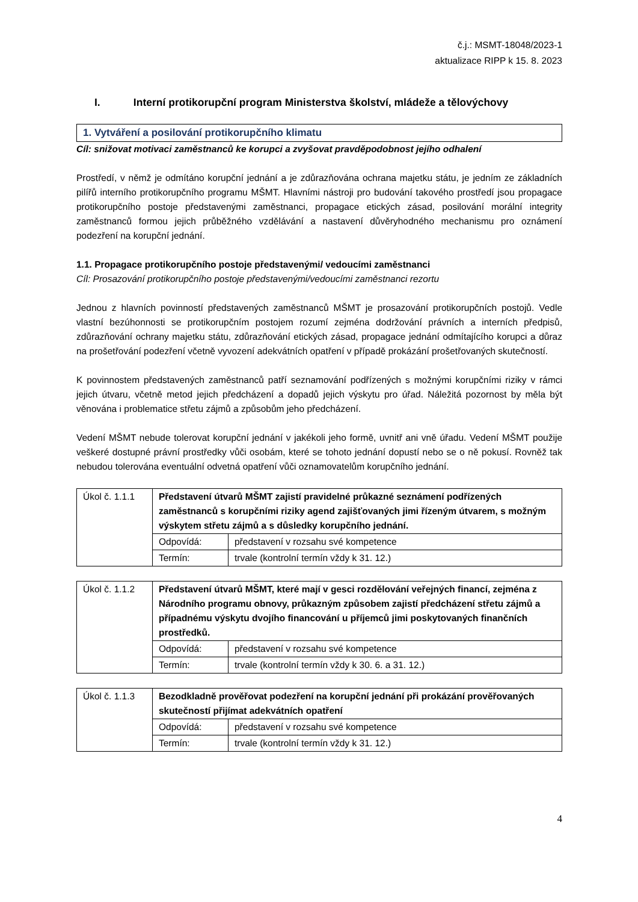č.j.: MSMT-18048/2023-1
aktualizace RIPP k 15. 8. 2023
I. Interní protikorupční program Ministerstva školství, mládeže a tělovýchovy
1. Vytváření a posilování protikorupčního klimatu
Cíl: snižovat motivaci zaměstnanců ke korupci a zvyšovat pravděpodobnost jejího odhalení
Prostředí, v němž je odmítáno korupční jednání a je zdůrazňována ochrana majetku státu, je jedním ze základních pilířů interního protikorupčního programu MŠMT. Hlavními nástroji pro budování takového prostředí jsou propagace protikorupčního postoje představenými zaměstnanci, propagace etických zásad, posilování morální integrity zaměstnanců formou jejich průběžného vzdělávání a nastavení důvěryhodného mechanismu pro oznámení podezření na korupční jednání.
1.1. Propagace protikorupčního postoje představenými/ vedoucími zaměstnanci
Cíl: Prosazování protikorupčního postoje představenými/vedoucími zaměstnanci rezortu
Jednou z hlavních povinností představených zaměstnanců MŠMT je prosazování protikorupčních postojů. Vedle vlastní bezúhonnosti se protikorupčním postojem rozumí zejména dodržování právních a interních předpisů, zdůrazňování ochrany majetku státu, zdůrazňování etických zásad, propagace jednání odmítajícího korupci a důraz na prošetřování podezření včetně vyvození adekvátních opatření v případě prokázání prošetřovaných skutečností.
K povinnostem představených zaměstnanců patří seznamování podřízených s možnými korupčními riziky v rámci jejich útvaru, včetně metod jejich předcházení a dopadů jejich výskytu pro úřad. Náležitá pozornost by měla být věnována i problematice střetu zájmů a způsobům jeho předcházení.
Vedení MŠMT nebude tolerovat korupční jednání v jakékoli jeho formě, uvnitř ani vně úřadu. Vedení MŠMT použije veškeré dostupné právní prostředky vůči osobám, které se tohoto jednání dopustí nebo se o ně pokusí. Rovněž tak nebudou tolerována eventuální odvetná opatření vůči oznamovatelům korupčního jednání.
| Úkol č. 1.1.1 | Představení útvarů MŠMT zajistí pravidelné průkazné seznámení podřízených zaměstnanců s korupčními riziky agend zajišťovaných jimi řízeným útvarem, s možným výskytem střetu zájmů a s důsledky korupčního jednání. | |
| | Odpovídá: | představení v rozsahu své kompetence |
| | Termín: | trvale (kontrolní termín vždy k 31. 12.) |
| Úkol č. 1.1.2 | Představení útvarů MŠMT, které mají v gesci rozdělování veřejných financí, zejména z Národního programu obnovy, průkazným způsobem zajistí předcházení střetu zájmů a případnému výskytu dvojího financování u příjemců jimi poskytovaných finančních prostředků. | |
| | Odpovídá: | představení v rozsahu své kompetence |
| | Termín: | trvale (kontrolní termín vždy k 30. 6. a 31. 12.) |
| Úkol č. 1.1.3 | Bezodkladně prověřovat podezření na korupční jednání při prokázání prověřovaných skutečností přijímat adekvátních opatření | |
| | Odpovídá: | představení v rozsahu své kompetence |
| | Termín: | trvale (kontrolní termín vždy k 31. 12.) |
4